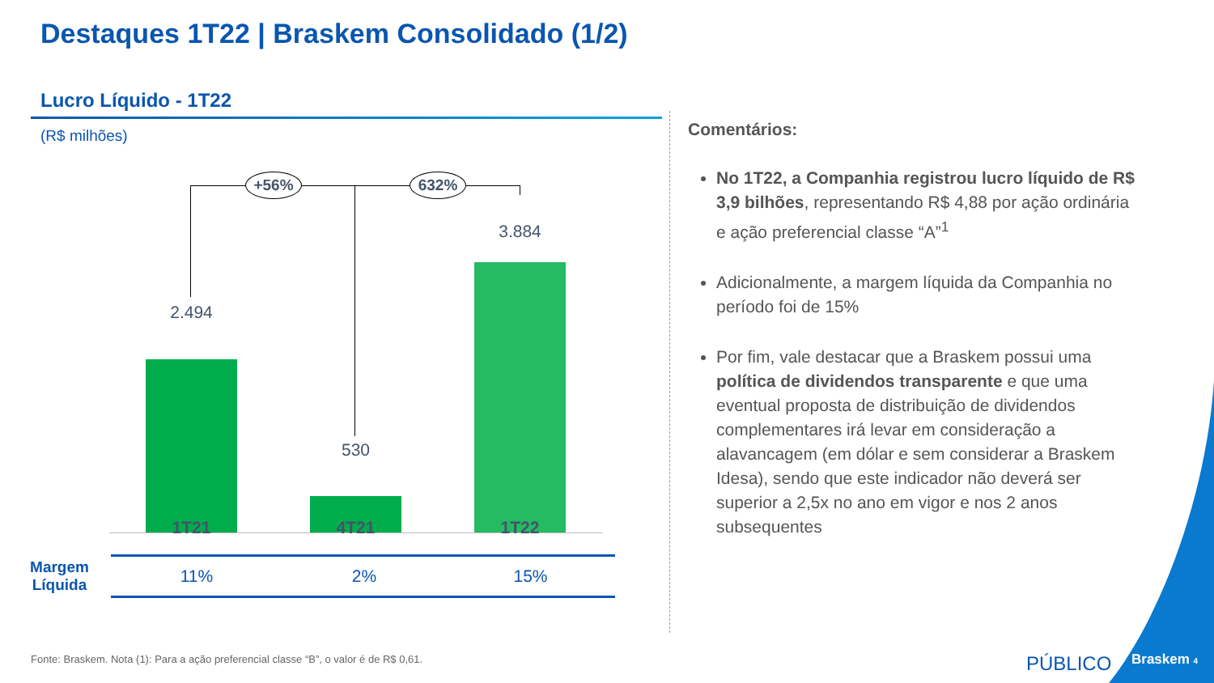Destaques 1T22 | Braskem Consolidado (1/2)
Lucro Líquido - 1T22
(R$ milhões)
+56% 632%
2.494
530
3.884
1T21 4T21 1T22
| Margem Líquida | | 11% | 2% | 15% |
Comentários:
No 1T22, a Companhia registrou lucro líquido de R$ 3,9 bilhões, representando R$ 4,88 por ação ordinária e ação preferencial classe “A”<sup>1</sup>
Adicionalmente, a margem líquida da Companhia no período foi de 15%
Por fim, vale destacar que a Braskem possui uma política de dividendos transparente e que uma eventual proposta de distribuição de dividendos complementares irá levar em consideração a alavancagem (em dólar e sem considerar a Braskem Idesa), sendo que este indicador não deverá ser superior a 2,5x no ano em vigor e nos 2 anos subsequentes
Fonte: Braskem. Nota (1): Para a ação preferencial classe “B”, o valor é de R$ 0,61.
PÚBLICO Braskem 4